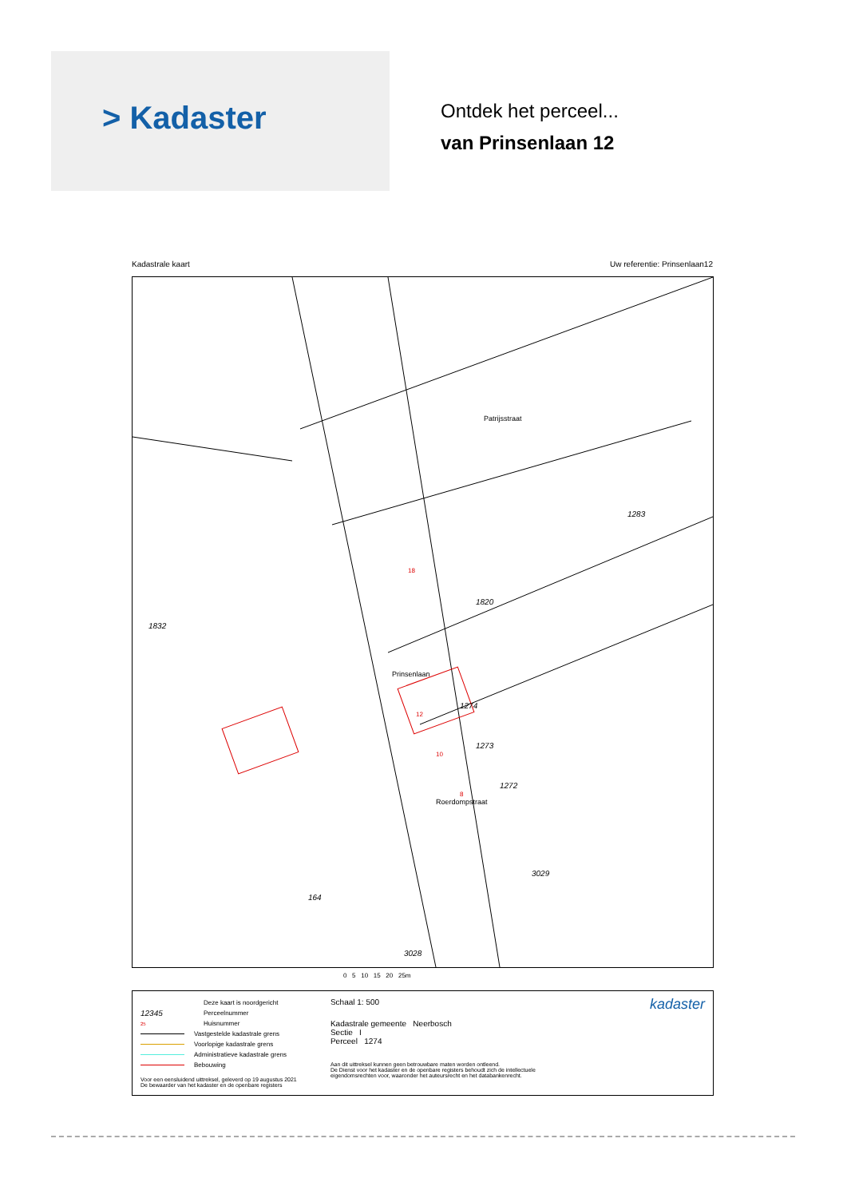> Kadaster
Ontdek het perceel...
van Prinsenlaan 12
Kadastrale kaart Uw referentie: Prinsenlaan12
1820
1274
1273
1272
1283
1832
3029
164
3028
Patrijsstraat
Prinsenlaan
Roerdompstraat
12
10
8
18
0 5 10 15 20 25m
Deze kaart is noordgericht
12345 Perceelnummer
25 Huisnummer
Vastgestelde kadastrale grens
Voorlopige kadastrale grens
Administratieve kadastrale grens
Bebouwing
Voor een eensluidend uittreksel, geleverd op 19 augustus 2021
De bewaarder van het kadaster en de openbare registers
Schaal 1: 500
Kadastrale gemeente Neerbosch
Sectie I
Perceel 1274
Aan dit uittreksel kunnen geen betrouwbare maten worden ontleend.
De Dienst voor het kadaster en de openbare registers behoudt zich de intellectuele eigendomsrechten voor, waaronder het auteursrecht en het databankenrecht.
kadaster